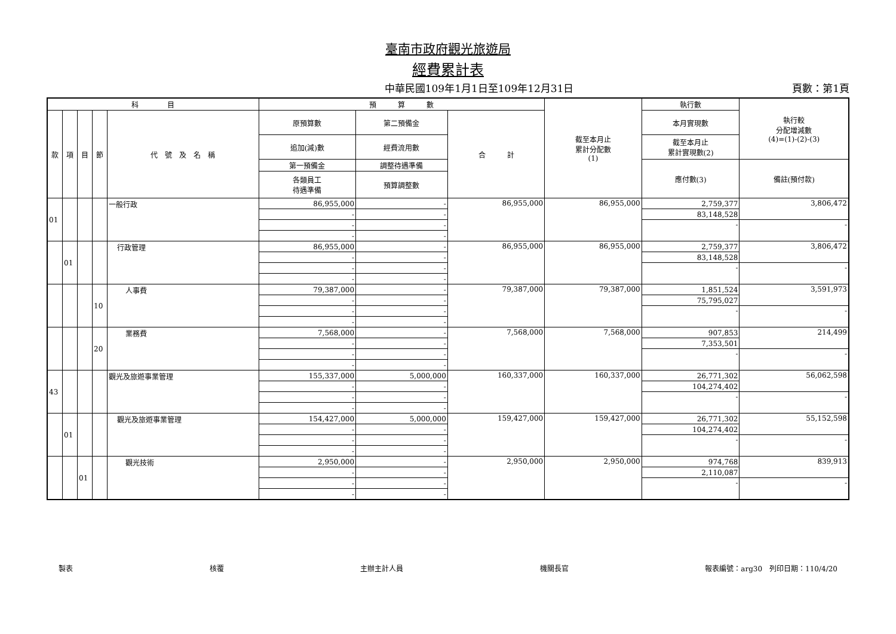臺南市政府觀光旅遊局
經費累計表
中華民國109年1月1日至109年12月31日 頁數：第1頁
| 科 目 | | | | | 預 算 數 | | | 截至本月止 累計分配數 (1) | 執行數 | 執行較 分配增減數 (4)=(1)-(2)-(3) |
| --- | --- | --- | --- | --- | --- | --- | --- | --- | --- | --- |
| 款 | 項 | 目 | 節 | 代 號 及 名 稱 | 原預算數 | 第二預備金 | 合 計 | | 本月實現數 | |
| | | | | | 追加(減)數 | 經費流用數 | | | 截至本月止 累計實現數(2) | |
| | | | | | 第一預備金 | 調整待遇準備 | | | 應付數(3) | 備註(預付款) |
| | | | | | 各類員工 待遇準備 | 預算調整數 | | | | |
| 01 | | | | 一般行政 | 86,955,000 | - | 86,955,000 | 86,955,000 | 2,759,377 | 3,806,472 |
| | | | | | - | - | | | 83,148,528 | |
| | | | | | - | - | | | - | - |
| | | | | | - | - | | | | |
| | 01 | | | 行政管理 | 86,955,000 | - | 86,955,000 | 86,955,000 | 2,759,377 | 3,806,472 |
| | | | | | - | - | | | 83,148,528 | |
| | | | | | - | - | | | - | - |
| | | | | | - | - | | | | |
| | | | 10 | 人事費 | 79,387,000 | - | 79,387,000 | 79,387,000 | 1,851,524 | 3,591,973 |
| | | | | | - | - | | | 75,795,027 | |
| | | | | | - | - | | | - | - |
| | | | | | - | - | | | | |
| | | | 20 | 業務費 | 7,568,000 | - | 7,568,000 | 7,568,000 | 907,853 | 214,499 |
| | | | | | - | - | | | 7,353,501 | |
| | | | | | - | - | | | - | - |
| | | | | | - | - | | | | |
| 43 | | | | 觀光及旅遊事業管理 | 155,337,000 | 5,000,000 | 160,337,000 | 160,337,000 | 26,771,302 | 56,062,598 |
| | | | | | - | - | | | 104,274,402 | |
| | | | | | - | - | | | - | - |
| | | | | | - | - | | | | |
| | 01 | | | 觀光及旅遊事業管理 | 154,427,000 | 5,000,000 | 159,427,000 | 159,427,000 | 26,771,302 | 55,152,598 |
| | | | | | - | - | | | 104,274,402 | |
| | | | | | - | - | | | - | - |
| | | | | | - | - | | | | |
| | | 01 | | 觀光技術 | 2,950,000 | - | 2,950,000 | 2,950,000 | 974,768 | 839,913 |
| | | | | | - | - | | | 2,110,087 | |
| | | | | | - | - | | | - | - |
| | | | | | - | - | | | | |
製表 核覆 主辦主計人員 機關長官 報表編號：arg30　列印日期：110/4/20